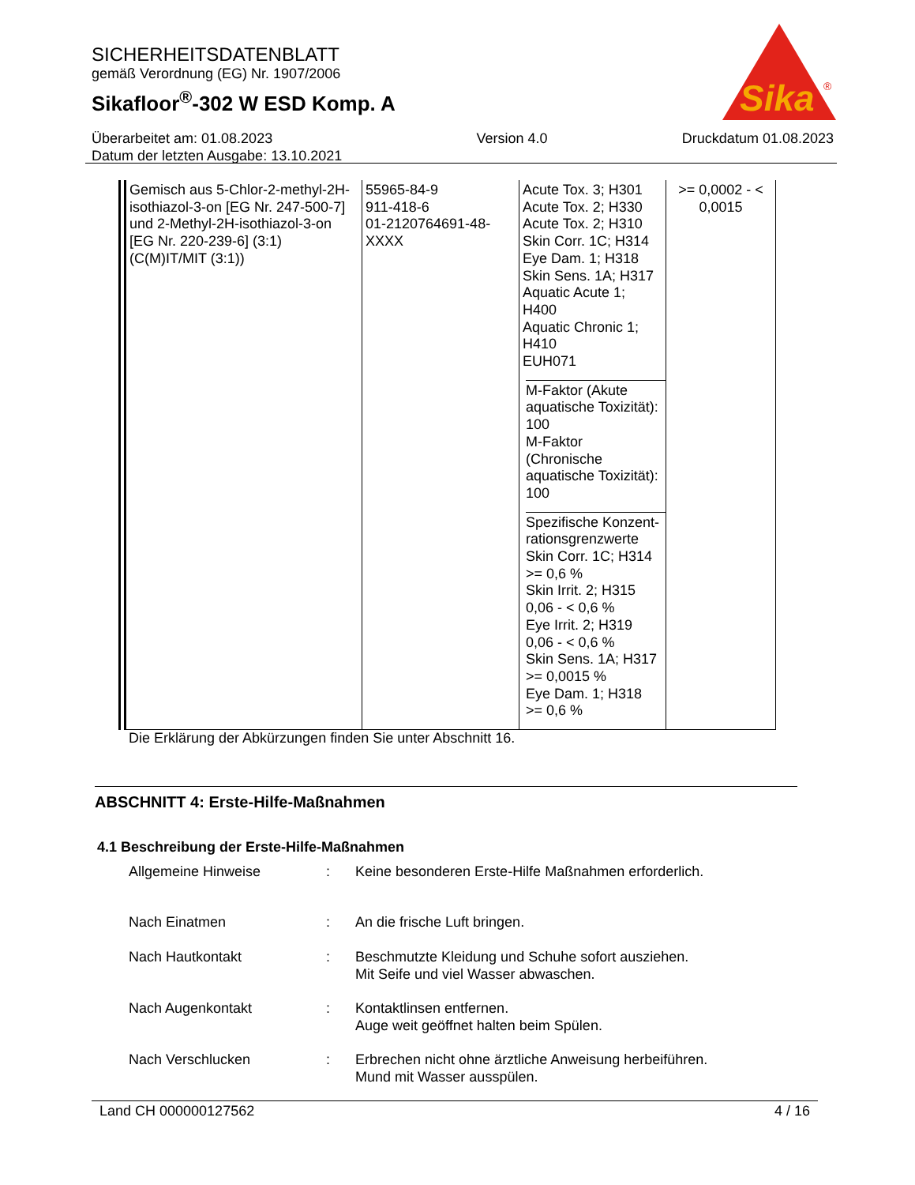SICHERHEITSDATENBLATT
gemäß Verordnung (EG) Nr. 1907/2006
Sikafloor<sup>®</sup>-302 W ESD Komp. A
Sika
®
Überarbeitet am: 01.08.2023
Datum der letzten Ausgabe: 13.10.2021
Version 4.0 Druckdatum 01.08.2023
| Gemisch aus 5-Chlor-2-methyl-2H-isothiazol-3-on [EG Nr. 247-500-7] und 2-Methyl-2H-isothiazol-3-on [EG Nr. 220-239-6] (3:1) (C(M)IT/MIT (3:1)) | 55965-84-9 911-418-6 01-2120764691-48-XXXX | Acute Tox. 3; H301 Acute Tox. 2; H330 Acute Tox. 2; H310 Skin Corr. 1C; H314 Eye Dam. 1; H318 Skin Sens. 1A; H317 Aquatic Acute 1; H400 Aquatic Chronic 1; H410 EUH071 M-Faktor (Akute aquatische Toxizität): 100 M-Faktor (Chronische aquatische Toxizität): 100 Spezifische Konzent-rationsgrenzwerte Skin Corr. 1C; H314 >= 0,6 % Skin Irrit. 2; H315 0,06 - < 0,6 % Eye Irrit. 2; H319 0,06 - < 0,6 % Skin Sens. 1A; H317 >= 0,0015 % Eye Dam. 1; H318 >= 0,6 % | >= 0,0002 - < 0,0015 |
Die Erklärung der Abkürzungen finden Sie unter Abschnitt 16.
ABSCHNITT 4: Erste-Hilfe-Maßnahmen
4.1 Beschreibung der Erste-Hilfe-Maßnahmen
Allgemeine Hinweise : Keine besonderen Erste-Hilfe Maßnahmen erforderlich.
Nach Einatmen : An die frische Luft bringen.
Nach Hautkontakt : Beschmutzte Kleidung und Schuhe sofort ausziehen.
Mit Seife und viel Wasser abwaschen.
Nach Augenkontakt : Kontaktlinsen entfernen.
Auge weit geöffnet halten beim Spülen.
Nach Verschlucken : Erbrechen nicht ohne ärztliche Anweisung herbeiführen.
Mund mit Wasser ausspülen.
Land CH 000000127562 4 / 16